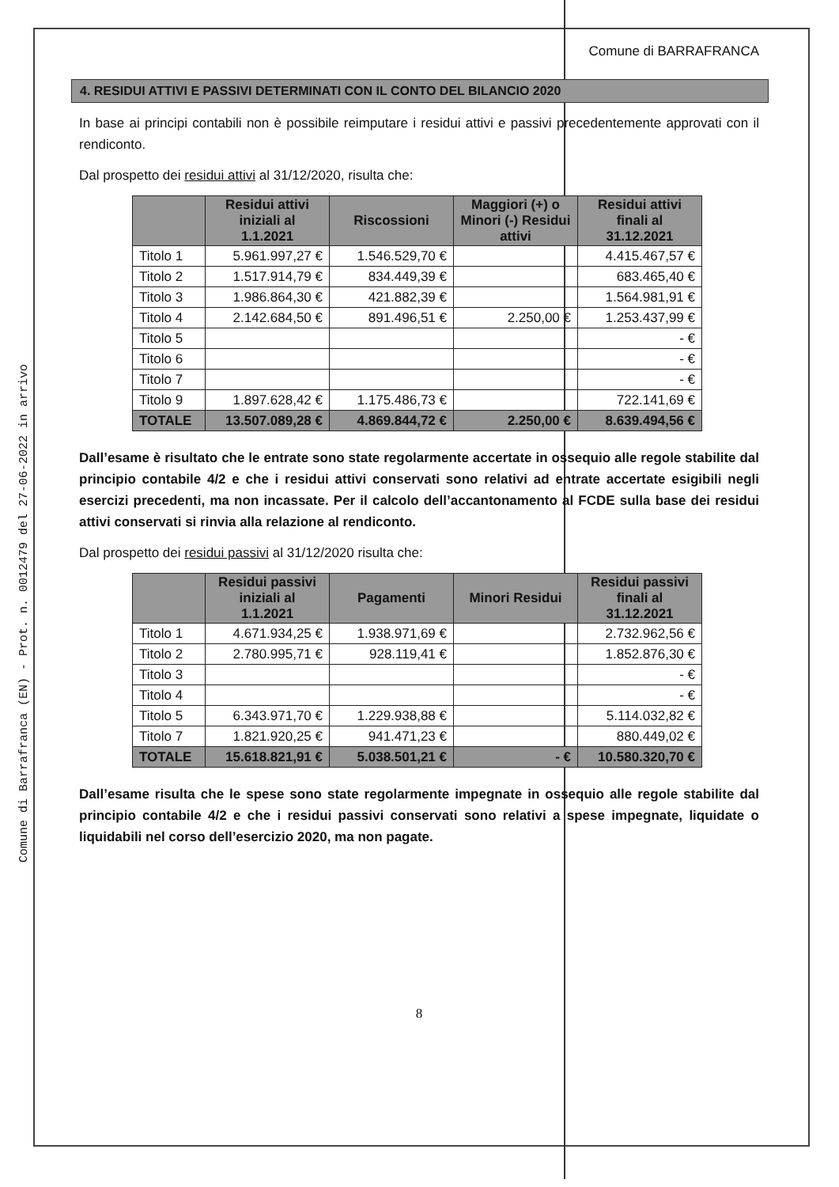Comune di Barrafranca (EN) - Prot. n. 0012479 del 27-06-2022 in arrivo
Comune di BARRAFRANCA
4. RESIDUI ATTIVI E PASSIVI DETERMINATI CON IL CONTO DEL BILANCIO 2020
In base ai principi contabili non è possibile reimputare i residui attivi e passivi precedentemente approvati con il rendiconto.
Dal prospetto dei residui attivi al 31/12/2020, risulta che:
| | Residui attivi iniziali al 1.1.2021 | Riscossioni | Maggiori (+) o Minori (-) Residui attivi | Residui attivi finali al 31.12.2021 |
| --- | --- | --- | --- | --- |
| Titolo 1 | 5.961.997,27 € | 1.546.529,70 € | | 4.415.467,57 € |
| Titolo 2 | 1.517.914,79 € | 834.449,39 € | | 683.465,40 € |
| Titolo 3 | 1.986.864,30 € | 421.882,39 € | | 1.564.981,91 € |
| Titolo 4 | 2.142.684,50 € | 891.496,51 € | 2.250,00 € | 1.253.437,99 € |
| Titolo 5 | | | | - € |
| Titolo 6 | | | | - € |
| Titolo 7 | | | | - € |
| Titolo 9 | 1.897.628,42 € | 1.175.486,73 € | | 722.141,69 € |
| TOTALE | 13.507.089,28 € | 4.869.844,72 € | 2.250,00 € | 8.639.494,56 € |
Dall’esame è risultato che le entrate sono state regolarmente accertate in ossequio alle regole stabilite dal principio contabile 4/2 e che i residui attivi conservati sono relativi ad entrate accertate esigibili negli esercizi precedenti, ma non incassate. Per il calcolo dell’accantonamento al FCDE sulla base dei residui attivi conservati si rinvia alla relazione al rendiconto.
Dal prospetto dei residui passivi al 31/12/2020 risulta che:
| | Residui passivi iniziali al 1.1.2021 | Pagamenti | Minori Residui | Residui passivi finali al 31.12.2021 |
| --- | --- | --- | --- | --- |
| Titolo 1 | 4.671.934,25 € | 1.938.971,69 € | | 2.732.962,56 € |
| Titolo 2 | 2.780.995,71 € | 928.119,41 € | | 1.852.876,30 € |
| Titolo 3 | | | | - € |
| Titolo 4 | | | | - € |
| Titolo 5 | 6.343.971,70 € | 1.229.938,88 € | | 5.114.032,82 € |
| Titolo 7 | 1.821.920,25 € | 941.471,23 € | | 880.449,02 € |
| TOTALE | 15.618.821,91 € | 5.038.501,21 € | - € | 10.580.320,70 € |
Dall’esame risulta che le spese sono state regolarmente impegnate in ossequio alle regole stabilite dal principio contabile 4/2 e che i residui passivi conservati sono relativi a spese impegnate, liquidate o liquidabili nel corso dell’esercizio 2020, ma non pagate.
8